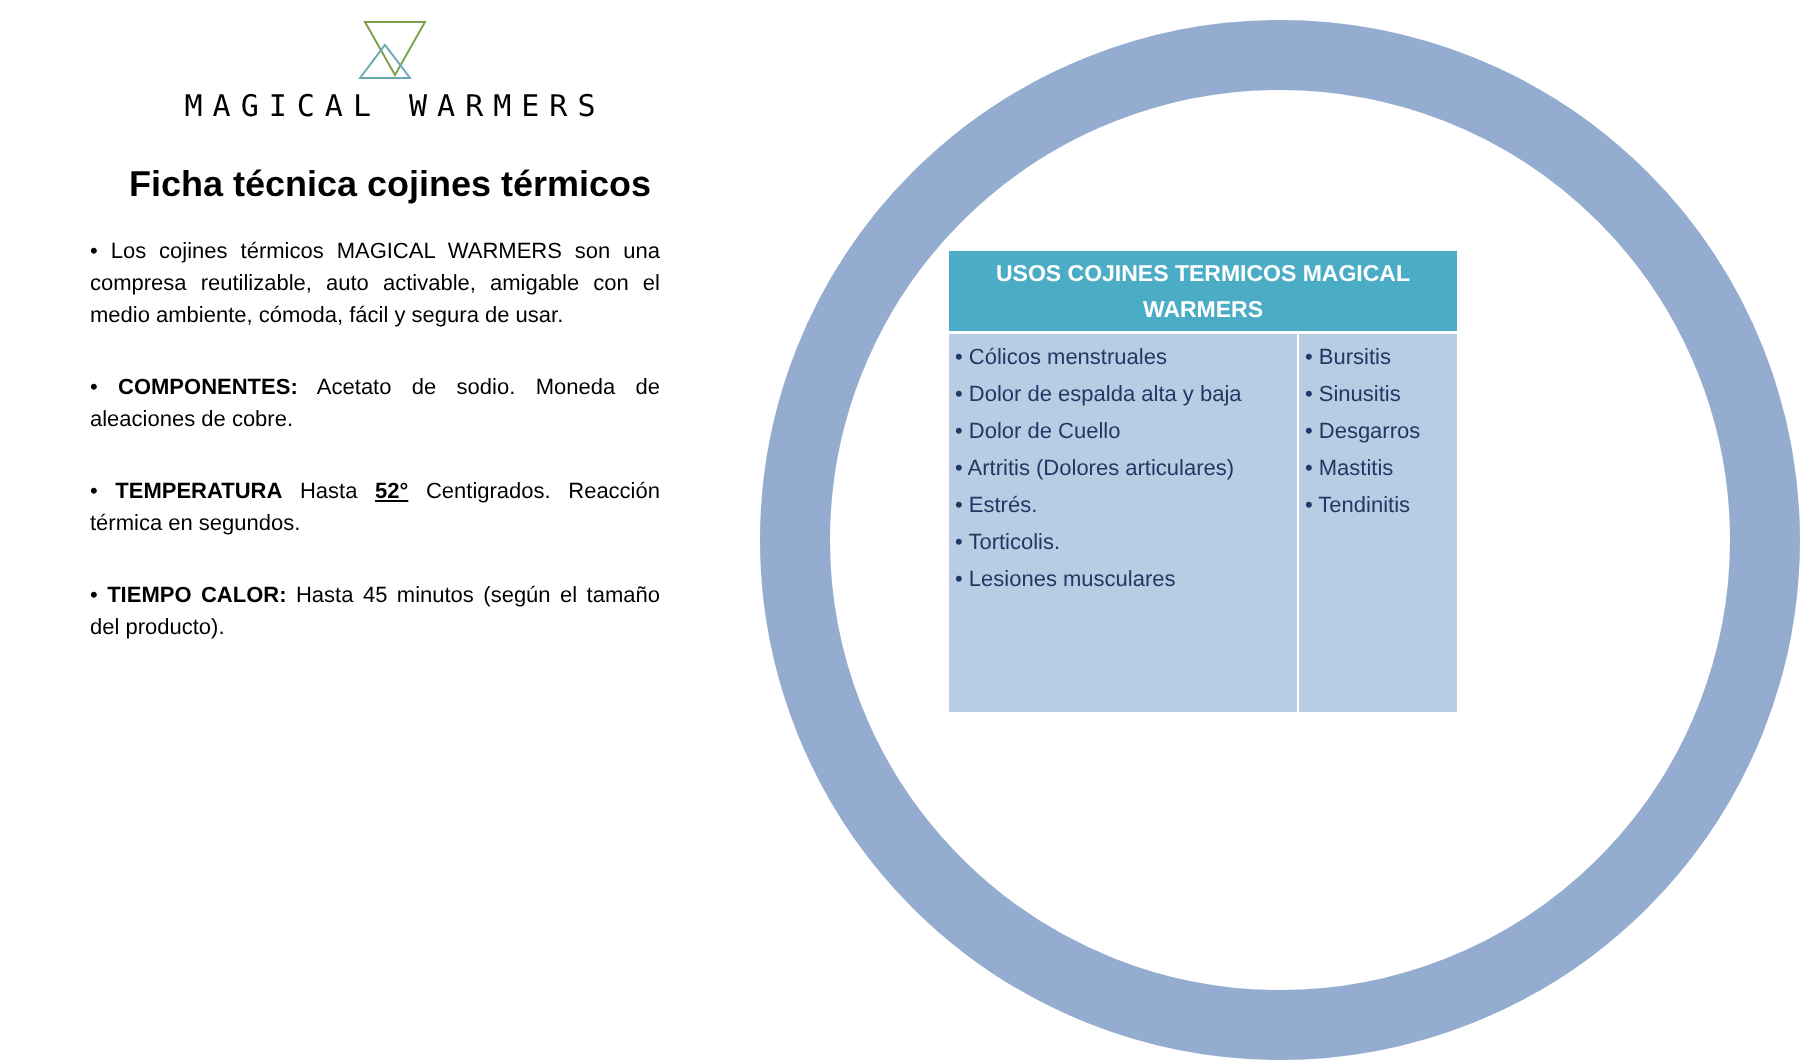MAGICAL WARMERS
Ficha técnica cojines térmicos
• Los cojines térmicos MAGICAL WARMERS son una compresa reutilizable, auto activable, amigable con el medio ambiente, cómoda, fácil y segura de usar.
• COMPONENTES: Acetato de sodio. Moneda de aleaciones de cobre.
• TEMPERATURA Hasta 52° Centigrados. Reacción térmica en segundos.
• TIEMPO CALOR: Hasta 45 minutos (según el tamaño del producto).
| USOS COJINES TERMICOS MAGICAL WARMERS | |
| --- | --- |
| • Cólicos menstruales • Dolor de espalda alta y baja • Dolor de Cuello • Artritis (Dolores articulares) • Estrés. • Torticolis. • Lesiones musculares | • Bursitis • Sinusitis • Desgarros • Mastitis • Tendinitis |